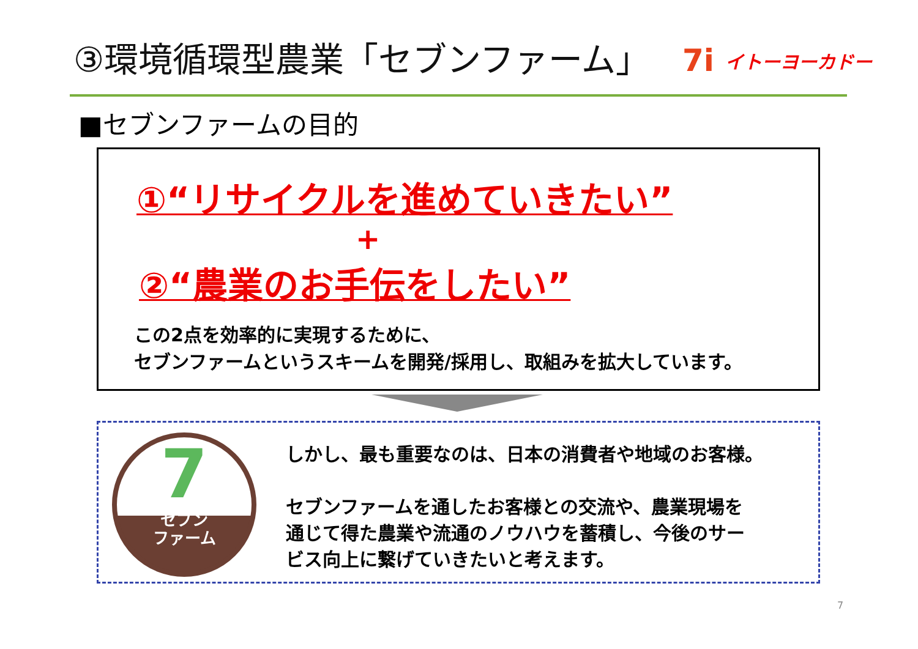③環境循環型農業「セブンファーム」 7i イトーヨーカドー
■セブンファームの目的
①“リサイクルを進めていきたい”
+
②“農業のお手伝をしたい”
この2点を効率的に実現するために、
セブンファームというスキームを開発/採用し、取組みを拡大しています。
7
セブン
ファーム
しかし、最も重要なのは、日本の消費者や地域のお客様。
セブンファームを通したお客様との交流や、農業現場を
通じて得た農業や流通のノウハウを蓄積し、今後のサー
ビス向上に繋げていきたいと考えます。
7